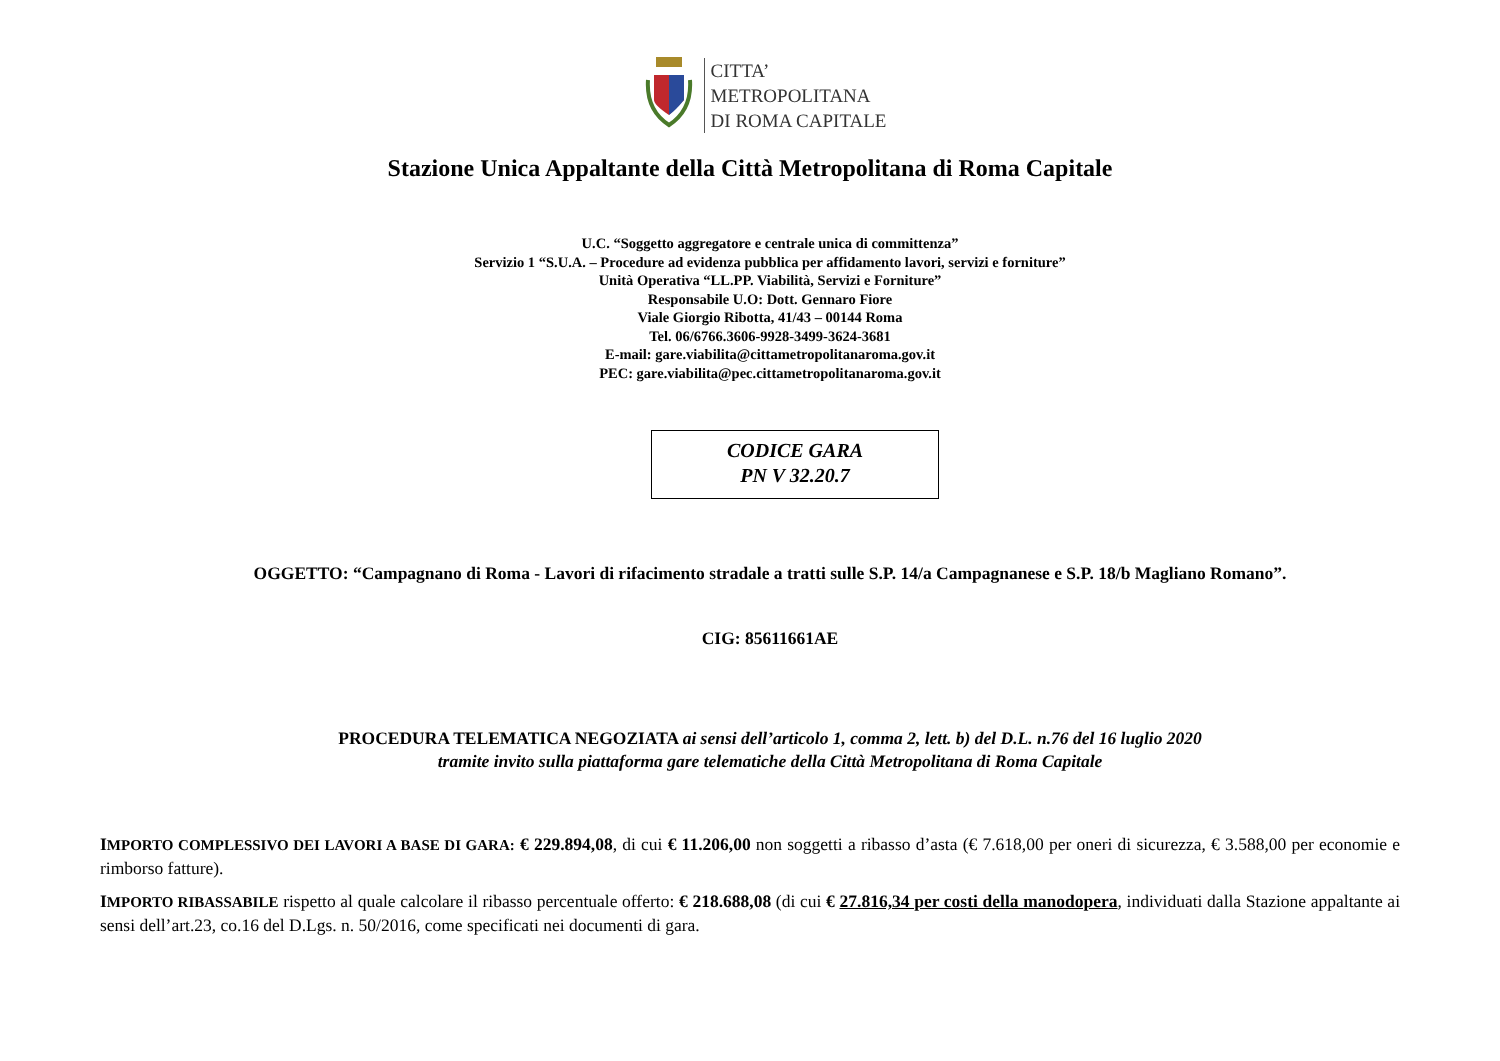CITTA’
METROPOLITANA
DI ROMA CAPITALE
Stazione Unica Appaltante della Città Metropolitana di Roma Capitale
U.C. “Soggetto aggregatore e centrale unica di committenza”
Servizio 1 “S.U.A. – Procedure ad evidenza pubblica per affidamento lavori, servizi e forniture”
Unità Operativa “LL.PP. Viabilità, Servizi e Forniture”
Responsabile U.O: Dott. Gennaro Fiore
Viale Giorgio Ribotta, 41/43 – 00144 Roma
Tel. 06/6766.3606-9928-3499-3624-3681
E-mail: gare.viabilita@cittametropolitanaroma.gov.it
PEC: gare.viabilita@pec.cittametropolitanaroma.gov.it
CODICE GARA
PN V 32.20.7
OGGETTO: “Campagnano di Roma - Lavori di rifacimento stradale a tratti sulle S.P. 14/a Campagnanese e S.P. 18/b Magliano Romano”.
CIG: 85611661AE
PROCEDURA TELEMATICA NEGOZIATA ai sensi dell’articolo 1, comma 2, lett. b) del D.L. n.76 del 16 luglio 2020
tramite invito sulla piattaforma gare telematiche della Città Metropolitana di Roma Capitale
IMPORTO COMPLESSIVO DEI LAVORI A BASE DI GARA: € 229.894,08, di cui € 11.206,00 non soggetti a ribasso d’asta (€ 7.618,00 per oneri di sicurezza, € 3.588,00 per economie e rimborso fatture).
IMPORTO RIBASSABILE rispetto al quale calcolare il ribasso percentuale offerto: € 218.688,08 (di cui € 27.816,34 per costi della manodopera, individuati dalla Stazione appaltante ai sensi dell’art.23, co.16 del D.Lgs. n. 50/2016, come specificati nei documenti di gara.